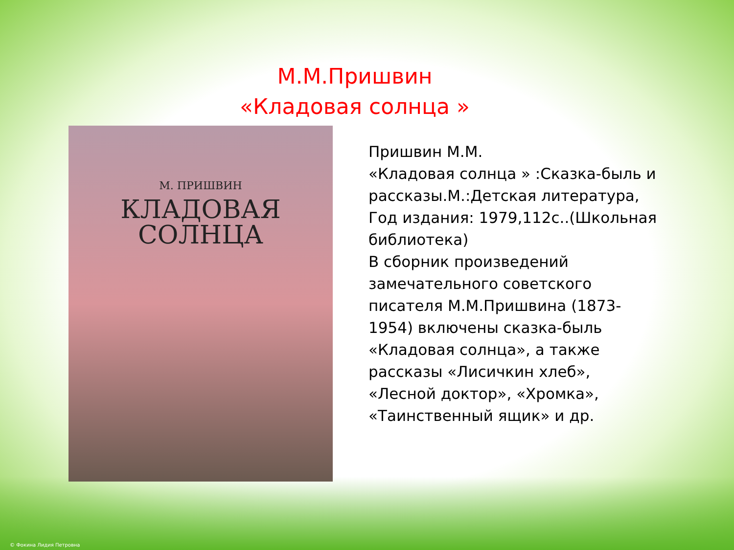М.М.Пришвин
«Кладовая солнца »
М. ПРИШВИН
КЛАДОВАЯ
СОЛНЦА
Пришвин М.М.
«Кладовая солнца » :Сказка-быль и рассказы.М.:Детская литература, Год издания: 1979,112с..(Школьная библиотека)
В сборник произведений замечательного советского писателя М.М.Пришвина (1873-1954) включены сказка-быль «Кладовая солнца», а также рассказы «Лисичкин хлеб», «Лесной доктор», «Хромка», «Таинственный ящик» и др.
© Фокина Лидия Петровна